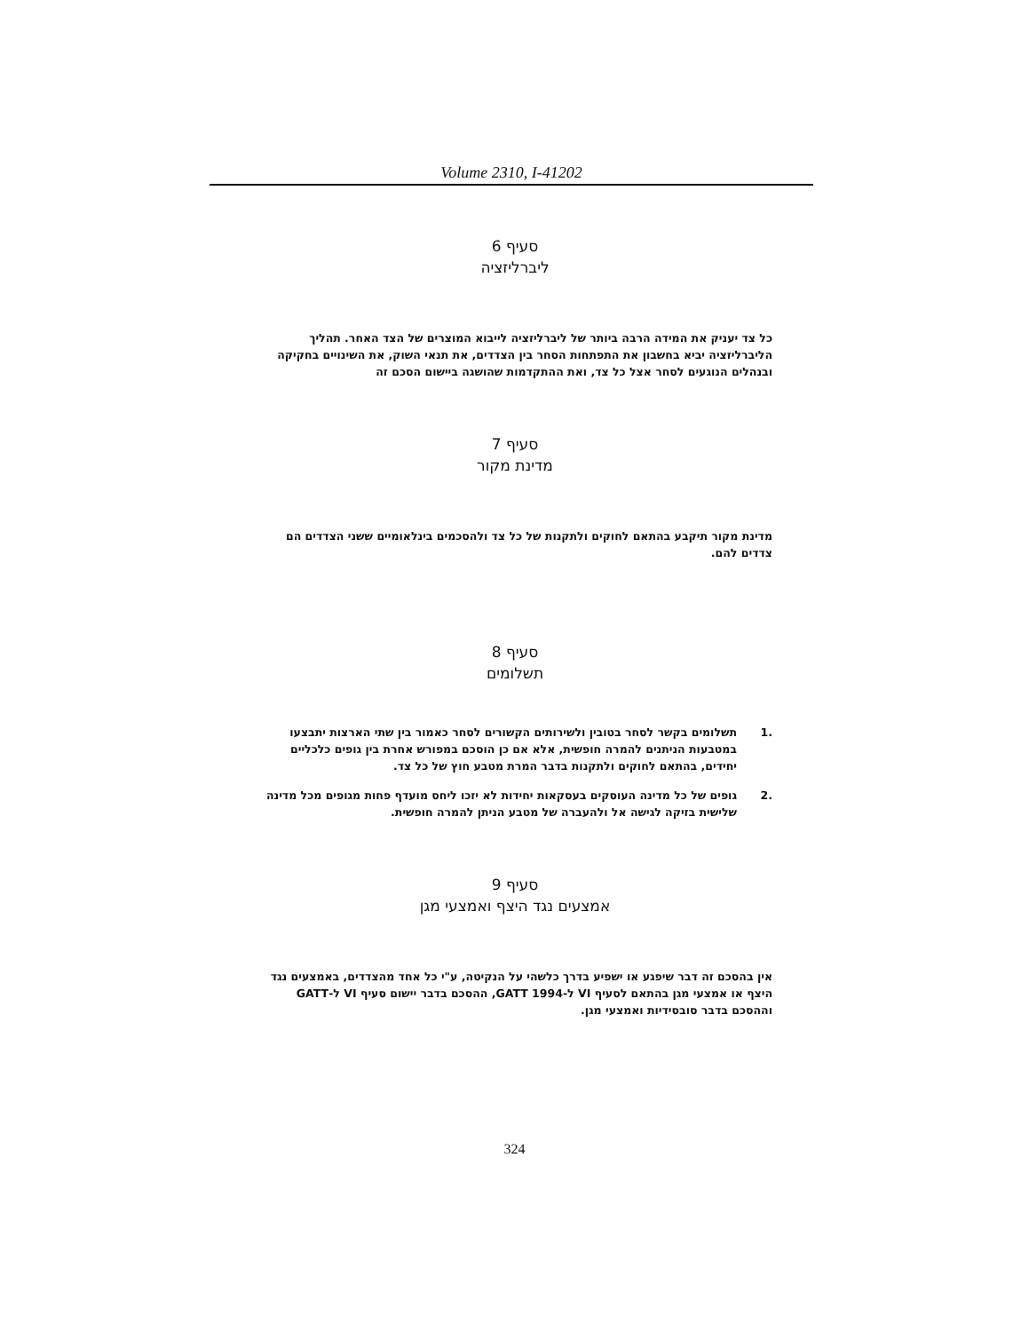Volume 2310, I-41202
סעיף 6
ליברליזציה
כל צד יעניק את המידה הרבה ביותר של ליברליזציה לייבוא המוצרים של הצד האחר. תהליך הליברליזציה יביא בחשבון את התפתחות הסחר בין הצדדים, את תנאי השוק, את השינויים בחקיקה ובנהלים הנוגעים לסחר אצל כל צד, ואת ההתקדמות שהושגה ביישום הסכם זה
סעיף 7
מדינת מקור
מדינת מקור תיקבע בהתאם לחוקים ולתקנות של כל צד ולהסכמים בינלאומיים ששני הצדדים הם צדדים להם.
סעיף 8
תשלומים
.1 תשלומים בקשר לסחר בטובין ולשירותים הקשורים לסחר כאמור בין שתי הארצות יתבצעו במטבעות הניתנים להמרה חופשית, אלא אם כן הוסכם במפורש אחרת בין גופים כלכליים יחידים, בהתאם לחוקים ולתקנות בדבר המרת מטבע חוץ של כל צד.
.2 גופים של כל מדינה העוסקים בעסקאות יחידות לא יזכו ליחס מועדף פחות מגופים מכל מדינה שלישית בזיקה לגישה אל ולהעברה של מטבע הניתן להמרה חופשית.
סעיף 9
אמצעים נגד היצף ואמצעי מגן
אין בהסכם זה דבר שיפגע או ישפיע בדרך כלשהי על הנקיטה, ע"י כל אחד מהצדדים, באמצעים נגד היצף או אמצעי מגן בהתאם לסעיף VI ל-GATT 1994, ההסכם בדבר יישום סעיף VI ל-GATT וההסכם בדבר סובסידיות ואמצעי מגן.
324